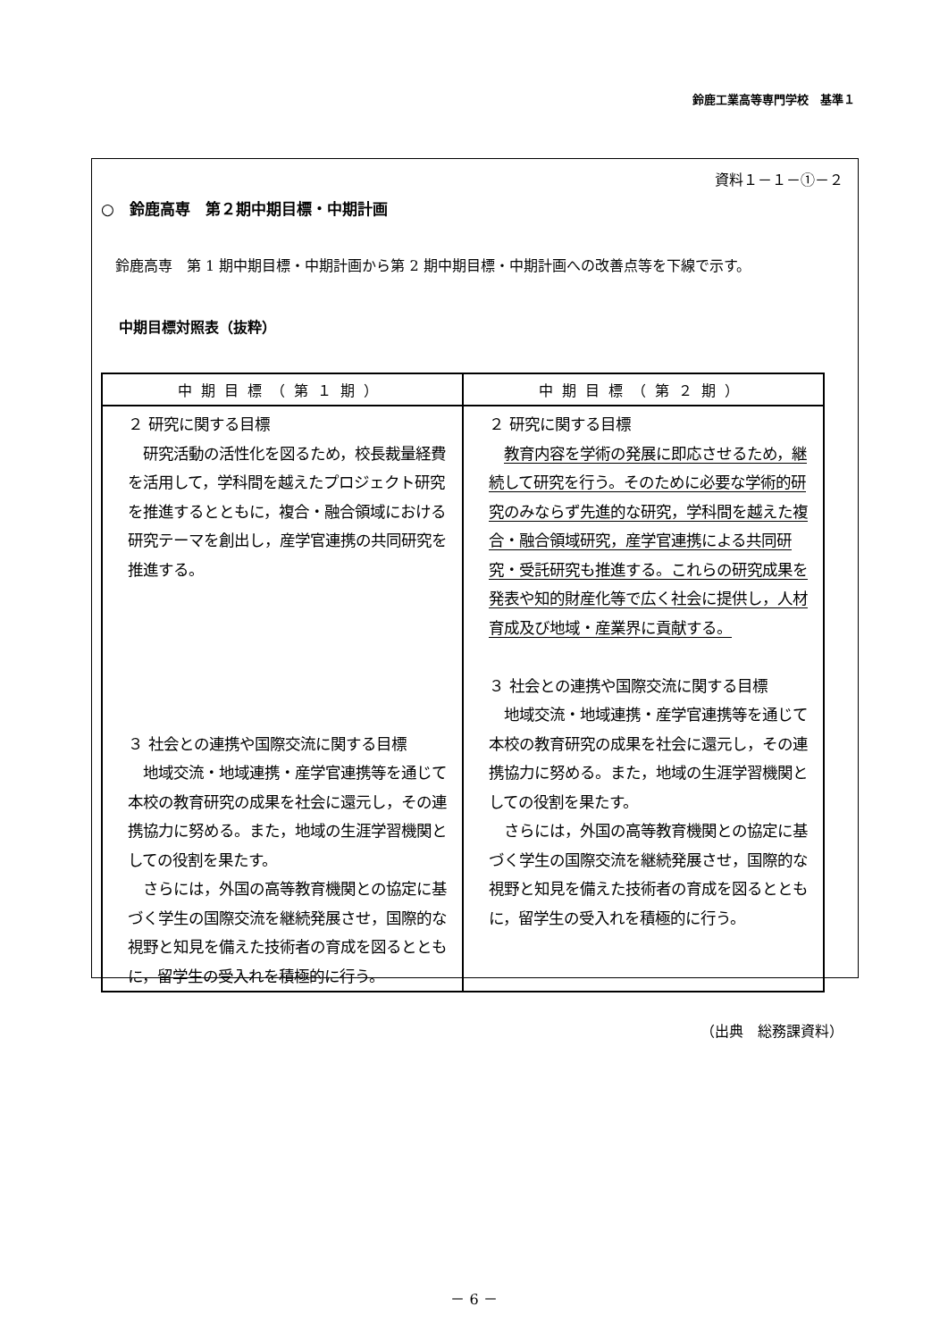鈴鹿工業高等専門学校　基準１
資料１－１－①－２
○　鈴鹿高専　第２期中期目標・中期計画
鈴鹿高専　第 1 期中期目標・中期計画から第 2 期中期目標・中期計画への改善点等を下線で示す。
中期目標対照表（抜粋）
| 中期目標（第１期） | 中期目標（第２期） |
| --- | --- |
| ２ 研究に関する目標 研究活動の活性化を図るため，校長裁量経費を活用して，学科間を越えたプロジェクト研究を推進するとともに，複合・融合領域における研究テーマを創出し，産学官連携の共同研究を推進する。 ３ 社会との連携や国際交流に関する目標 地域交流・地域連携・産学官連携等を通じて本校の教育研究の成果を社会に還元し，その連携協力に努める。また，地域の生涯学習機関としての役割を果たす。 さらには，外国の高等教育機関との協定に基づく学生の国際交流を継続発展させ，国際的な視野と知見を備えた技術者の育成を図るとともに，留学生の受入れを積極的に行う。 | ２ 研究に関する目標 教育内容を学術の発展に即応させるため，継続して研究を行う。そのために必要な学術的研究のみならず先進的な研究，学科間を越えた複合・融合領域研究，産学官連携による共同研究・受託研究も推進する。これらの研究成果を発表や知的財産化等で広く社会に提供し，人材育成及び地域・産業界に貢献する。 ３ 社会との連携や国際交流に関する目標 地域交流・地域連携・産学官連携等を通じて本校の教育研究の成果を社会に還元し，その連携協力に努める。また，地域の生涯学習機関としての役割を果たす。 さらには，外国の高等教育機関との協定に基づく学生の国際交流を継続発展させ，国際的な視野と知見を備えた技術者の育成を図るとともに，留学生の受入れを積極的に行う。 |
（出典　総務課資料）
－ 6 －